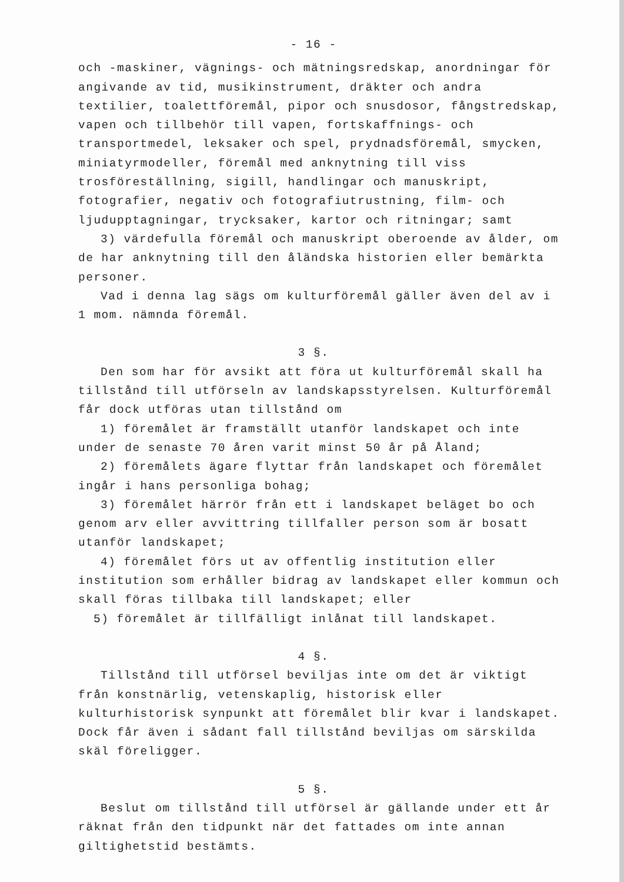- 16 -
och -maskiner, vägnings- och mätningsredskap, anordningar för angivande av tid, musikinstrument, dräkter och andra textilier, toalettföremål, pipor och snusdosor, fångstredskap, vapen och tillbehör till vapen, fortskaffnings- och transportmedel, leksaker och spel, prydnadsföremål, smycken, miniatyrmodeller, föremål med anknytning till viss trosföreställning, sigill, handlingar och manuskript, fotografier, negativ och fotografiutrustning, film- och ljudupptagningar, trycksaker, kartor och ritningar; samt
3) värdefulla föremål och manuskript oberoende av ålder, om de har anknytning till den åländska historien eller bemärkta personer.
Vad i denna lag sägs om kulturföremål gäller även del av i 1 mom. nämnda föremål.
3 §.
Den som har för avsikt att föra ut kulturföremål skall ha tillstånd till utförseln av landskapsstyrelsen. Kulturföremål får dock utföras utan tillstånd om
1) föremålet är framställt utanför landskapet och inte under de senaste 70 åren varit minst 50 år på Åland;
2) föremålets ägare flyttar från landskapet och föremålet ingår i hans personliga bohag;
3) föremålet härrör från ett i landskapet beläget bo och genom arv eller avvittring tillfaller person som är bosatt utanför landskapet;
4) föremålet förs ut av offentlig institution eller institution som erhåller bidrag av landskapet eller kommun och skall föras tillbaka till landskapet; eller
5) föremålet är tillfälligt inlånat till landskapet.
4 §.
Tillstånd till utförsel beviljas inte om det är viktigt från konstnärlig, vetenskaplig, historisk eller kulturhistorisk synpunkt att föremålet blir kvar i landskapet. Dock får även i sådant fall tillstånd beviljas om särskilda skäl föreligger.
5 §.
Beslut om tillstånd till utförsel är gällande under ett år räknat från den tidpunkt när det fattades om inte annan giltighetstid bestämts.